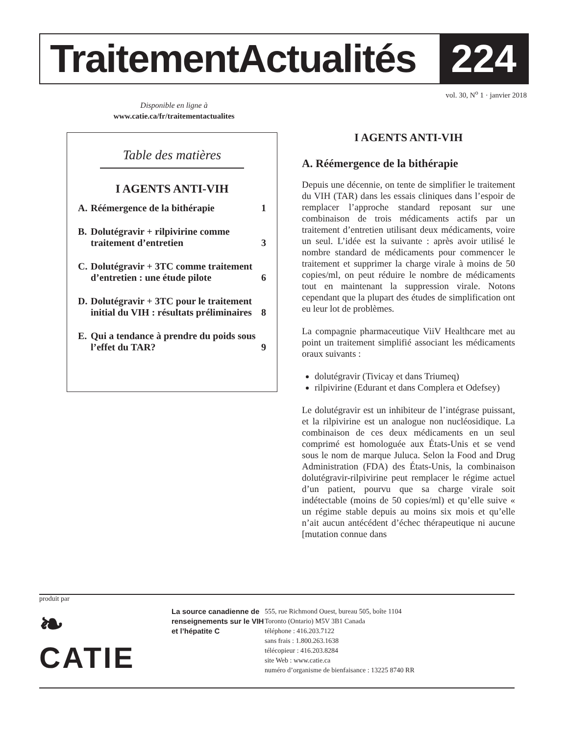TraitementActualités 224
vol. 30, N<sup>o</sup> 1 · janvier 2018
Disponible en ligne à
www.catie.ca/fr/traitementactualites
Table des matières
I AGENTS ANTI-VIH
A. Réémergence de la bithérapie 1
B. Dolutégravir + rilpivirine comme traitement d’entretien 3
C. Dolutégravir + 3TC comme traitement d’entretien : une étude pilote 6
D. Dolutégravir + 3TC pour le traitement initial du VIH : résultats préliminaires 8
E. Qui a tendance à prendre du poids sous l’effet du TAR? 9
I AGENTS ANTI-VIH
A. Réémergence de la bithérapie
Depuis une décennie, on tente de simplifier le traitement du VIH (TAR) dans les essais cliniques dans l’espoir de remplacer l’approche standard reposant sur une combinaison de trois médicaments actifs par un traitement d’entretien utilisant deux médicaments, voire un seul. L’idée est la suivante : après avoir utilisé le nombre standard de médicaments pour commencer le traitement et supprimer la charge virale à moins de 50 copies/ml, on peut réduire le nombre de médicaments tout en maintenant la suppression virale. Notons cependant que la plupart des études de simplification ont eu leur lot de problèmes.
La compagnie pharmaceutique ViiV Healthcare met au point un traitement simplifié associant les médicaments oraux suivants :
dolutégravir (Tivicay et dans Triumeq)
rilpivirine (Edurant et dans Complera et Odefsey)
Le dolutégravir est un inhibiteur de l’intégrase puissant, et la rilpivirine est un analogue non nucléosidique. La combinaison de ces deux médicaments en un seul comprimé est homologuée aux États-Unis et se vend sous le nom de marque Juluca. Selon la Food and Drug Administration (FDA) des États-Unis, la combinaison dolutégravir-rilpivirine peut remplacer le régime actuel d’un patient, pourvu que sa charge virale soit indétectable (moins de 50 copies/ml) et qu’elle suive « un régime stable depuis au moins six mois et qu’elle n’ait aucun antécédent d’échec thérapeutique ni aucune [mutation connue dans
produit par
❧ CATIE
La source canadienne de renseignements sur le VIH et l’hépatite C
555, rue Richmond Ouest, bureau 505, boîte 1104
Toronto (Ontario) M5V 3B1 Canada
téléphone : 416.203.7122
sans frais : 1.800.263.1638
télécopieur : 416.203.8284
site Web : www.catie.ca
numéro d’organisme de bienfaisance : 13225 8740 RR